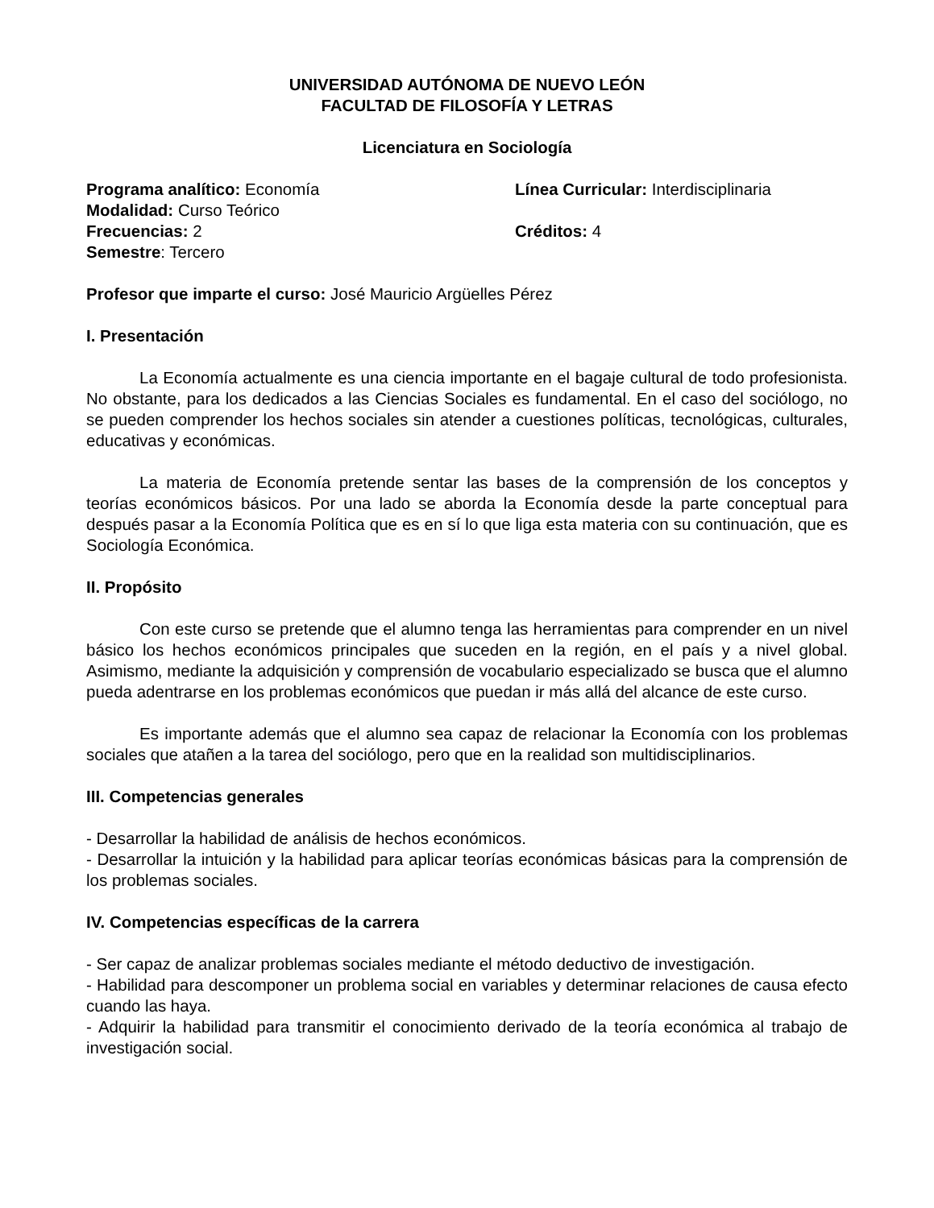UNIVERSIDAD AUTÓNOMA DE NUEVO LEÓN
FACULTAD DE FILOSOFÍA Y LETRAS
Licenciatura en Sociología
Programa analítico: Economía Línea Curricular: Interdisciplinaria
Modalidad: Curso Teórico
Frecuencias: 2 Créditos: 4
Semestre: Tercero
Profesor que imparte el curso: José Mauricio Argüelles Pérez
I. Presentación
La Economía actualmente es una ciencia importante en el bagaje cultural de todo profesionista. No obstante, para los dedicados a las Ciencias Sociales es fundamental. En el caso del sociólogo, no se pueden comprender los hechos sociales sin atender a cuestiones políticas, tecnológicas, culturales, educativas y económicas.
La materia de Economía pretende sentar las bases de la comprensión de los conceptos y teorías económicos básicos. Por una lado se aborda la Economía desde la parte conceptual para después pasar a la Economía Política que es en sí lo que liga esta materia con su continuación, que es Sociología Económica.
II. Propósito
Con este curso se pretende que el alumno tenga las herramientas para comprender en un nivel básico los hechos económicos principales que suceden en la región, en el país y a nivel global. Asimismo, mediante la adquisición y comprensión de vocabulario especializado se busca que el alumno pueda adentrarse en los problemas económicos que puedan ir más allá del alcance de este curso.
Es importante además que el alumno sea capaz de relacionar la Economía con los problemas sociales que atañen a la tarea del sociólogo, pero que en la realidad son multidisciplinarios.
III. Competencias generales
- Desarrollar la habilidad de análisis de hechos económicos.
- Desarrollar la intuición y la habilidad para aplicar teorías económicas básicas para la comprensión de los problemas sociales.
IV. Competencias específicas de la carrera
- Ser capaz de analizar problemas sociales mediante el método deductivo de investigación.
- Habilidad para descomponer un problema social en variables y determinar relaciones de causa efecto cuando las haya.
- Adquirir la habilidad para transmitir el conocimiento derivado de la teoría económica al trabajo de investigación social.